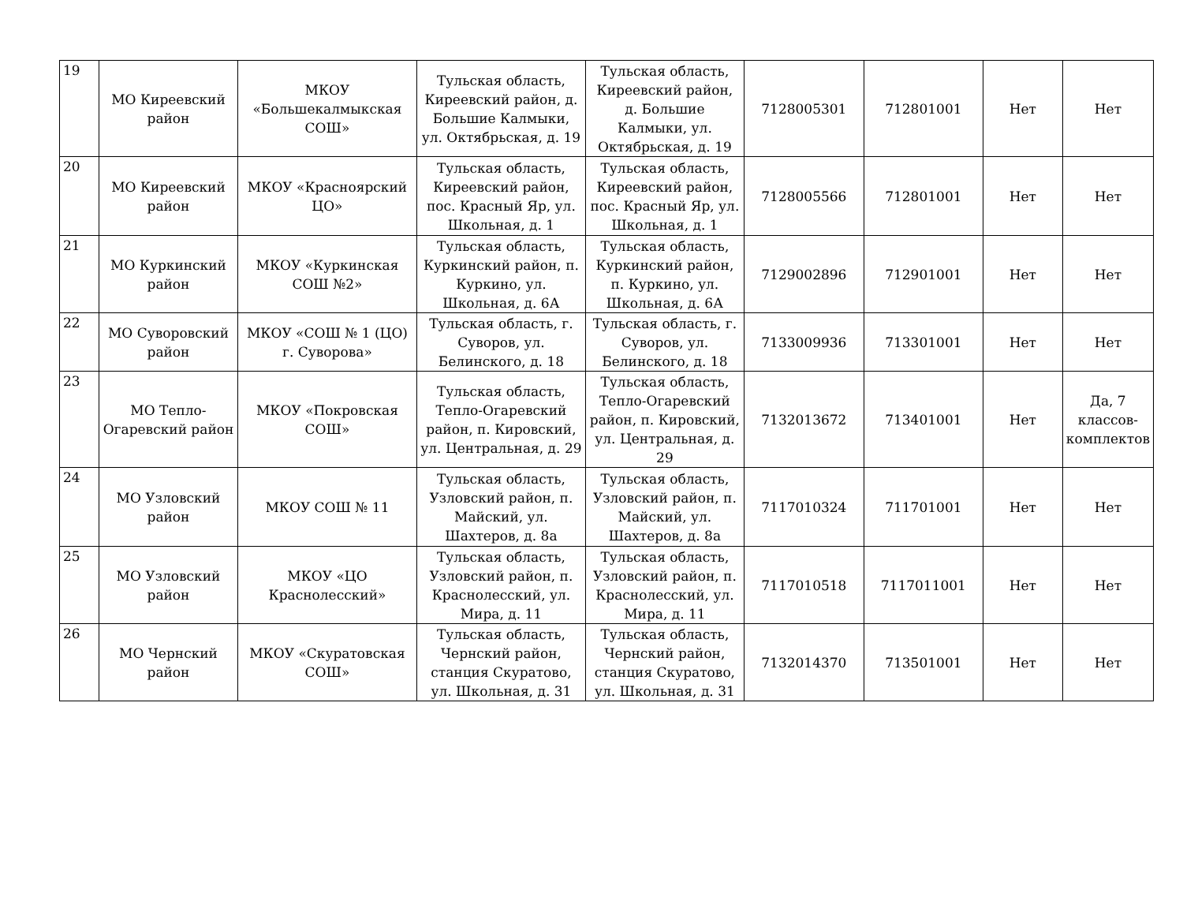| 19 | МО Киреевский район | МКОУ «Большекалмыкская СОШ» | Тульская область, Киреевский район, д. Большие Калмыки, ул. Октябрьская, д. 19 | Тульская область, Киреевский район, д. Большие Калмыки, ул. Октябрьская, д. 19 | 7128005301 | 712801001 | Нет | Нет |
| 20 | МО Киреевский район | МКОУ «Красноярский ЦО» | Тульская область, Киреевский район, пос. Красный Яр, ул. Школьная, д. 1 | Тульская область, Киреевский район, пос. Красный Яр, ул. Школьная, д. 1 | 7128005566 | 712801001 | Нет | Нет |
| 21 | МО Куркинский район | МКОУ «Куркинская СОШ №2» | Тульская область, Куркинский район, п. Куркино, ул. Школьная, д. 6А | Тульская область, Куркинский район, п. Куркино, ул. Школьная, д. 6А | 7129002896 | 712901001 | Нет | Нет |
| 22 | МО Суворовский район | МКОУ «СОШ № 1 (ЦО) г. Суворова» | Тульская область, г. Суворов, ул. Белинского, д. 18 | Тульская область, г. Суворов, ул. Белинского, д. 18 | 7133009936 | 713301001 | Нет | Нет |
| 23 | МО Тепло-Огаревский район | МКОУ «Покровская СОШ» | Тульская область, Тепло-Огаревский район, п. Кировский, ул. Центральная, д. 29 | Тульская область, Тепло-Огаревский район, п. Кировский, ул. Центральная, д. 29 | 7132013672 | 713401001 | Нет | Да, 7 классов-комплектов |
| 24 | МО Узловский район | МКОУ СОШ № 11 | Тульская область, Узловский район, п. Майский, ул. Шахтеров, д. 8а | Тульская область, Узловский район, п. Майский, ул. Шахтеров, д. 8а | 7117010324 | 711701001 | Нет | Нет |
| 25 | МО Узловский район | МКОУ «ЦО Краснолесский» | Тульская область, Узловский район, п. Краснолесский, ул. Мира, д. 11 | Тульская область, Узловский район, п. Краснолесский, ул. Мира, д. 11 | 7117010518 | 7117011001 | Нет | Нет |
| 26 | МО Чернский район | МКОУ «Скуратовская СОШ» | Тульская область, Чернский район, станция Скуратово, ул. Школьная, д. 31 | Тульская область, Чернский район, станция Скуратово, ул. Школьная, д. 31 | 7132014370 | 713501001 | Нет | Нет |